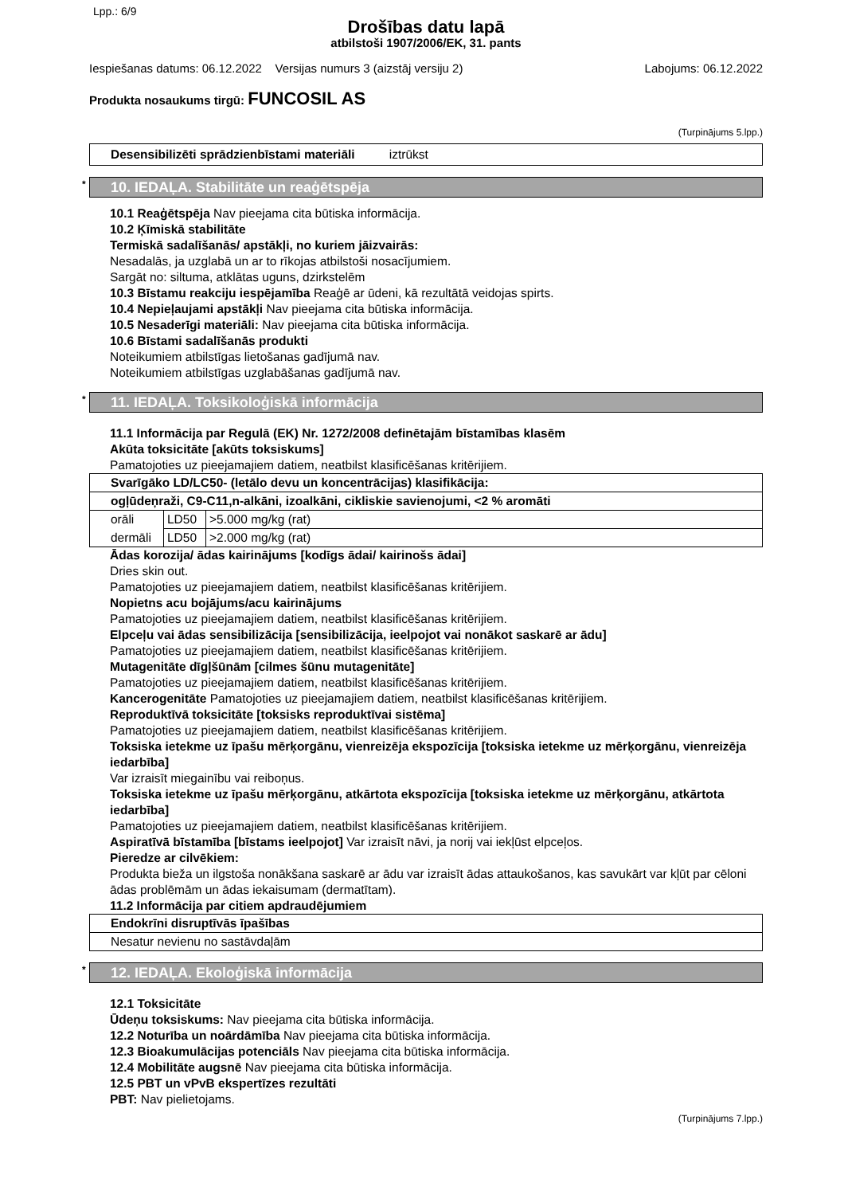Lpp.: 6/9
Drošības datu lapā
atbilstoši 1907/2006/EK, 31. pants
Iespiešanas datums: 06.12.2022 Versijas numurs 3 (aizstāj versiju 2) Labojums: 06.12.2022
Produkta nosaukums tirgū: FUNCOSIL AS
(Turpinājums 5.lpp.)
Desensibilizēti sprādzienbīstami materiāli iztrūkst
* 10. IEDAĻA. Stabilitāte un reaģētspēja
10.1 Reaģētspēja Nav pieejama cita būtiska informācija.
10.2 Ķīmiskā stabilitāte
Termiskā sadalīšanās/ apstākļi, no kuriem jāizvairās:
Nesadalās, ja uzglabā un ar to rīkojas atbilstoši nosacījumiem.
Sargāt no: siltuma, atklātas uguns, dzirkstelēm
10.3 Bīstamu reakciju iespējamība Reaģē ar ūdeni, kā rezultātā veidojas spirts.
10.4 Nepieļaujami apstākļi Nav pieejama cita būtiska informācija.
10.5 Nesaderīgi materiāli: Nav pieejama cita būtiska informācija.
10.6 Bīstami sadalīšanās produkti
Noteikumiem atbilstīgas lietošanas gadījumā nav.
Noteikumiem atbilstīgas uzglabāšanas gadījumā nav.
* 11. IEDAĻA. Toksikoloģiskā informācija
11.1 Informācija par Regulā (EK) Nr. 1272/2008 definētajām bīstamības klasēm
Akūta toksicitāte [akūts toksiskums]
Pamatojoties uz pieejamajiem datiem, neatbilst klasificēšanas kritērijiem.
| Svarīgāko LD/LC50- (letālo devu un koncentrācijas) klasifikācija: | | |
| ogļūdeņraži, C9-C11,n-alkāni, izoalkāni, cikliskie savienojumi, <2 % aromāti | | |
| orāli | LD50 | >5.000 mg/kg (rat) |
| dermāli | LD50 | >2.000 mg/kg (rat) |
Ādas korozija/ ādas kairinājums [kodīgs ādai/ kairinošs ādai]
Dries skin out.
Pamatojoties uz pieejamajiem datiem, neatbilst klasificēšanas kritērijiem.
Nopietns acu bojājums/acu kairinājums
Pamatojoties uz pieejamajiem datiem, neatbilst klasificēšanas kritērijiem.
Elpceļu vai ādas sensibilizācija [sensibilizācija, ieelpojot vai nonākot saskarē ar ādu]
Pamatojoties uz pieejamajiem datiem, neatbilst klasificēšanas kritērijiem.
Mutagenitāte dīgļšūnām [cilmes šūnu mutagenitāte]
Pamatojoties uz pieejamajiem datiem, neatbilst klasificēšanas kritērijiem.
Kancerogenitāte Pamatojoties uz pieejamajiem datiem, neatbilst klasificēšanas kritērijiem.
Reproduktīvā toksicitāte [toksisks reproduktīvai sistēma]
Pamatojoties uz pieejamajiem datiem, neatbilst klasificēšanas kritērijiem.
Toksiska ietekme uz īpašu mērķorgānu, vienreizēja ekspozīcija [toksiska ietekme uz mērķorgānu, vienreizēja iedarbība]
Var izraisīt miegainību vai reiboņus.
Toksiska ietekme uz īpašu mērķorgānu, atkārtota ekspozīcija [toksiska ietekme uz mērķorgānu, atkārtota iedarbība]
Pamatojoties uz pieejamajiem datiem, neatbilst klasificēšanas kritērijiem.
Aspiratīvā bīstamība [bīstams ieelpojot] Var izraisīt nāvi, ja norij vai iekļūst elpceļos.
Pieredze ar cilvēkiem:
Produkta bieža un ilgstoša nonākšana saskarē ar ādu var izraisīt ādas attaukošanos, kas savukārt var kļūt par cēloni ādas problēmām un ādas iekaisumam (dermatītam).
11.2 Informācija par citiem apdraudējumiem
| Endokrīni disruptīvās īpašības |
| Nesatur nevienu no sastāvdaļām |
* 12. IEDAĻA. Ekoloģiskā informācija
12.1 Toksicitāte
Ūdeņu toksiskums: Nav pieejama cita būtiska informācija.
12.2 Noturība un noārdāmība Nav pieejama cita būtiska informācija.
12.3 Bioakumulācijas potenciāls Nav pieejama cita būtiska informācija.
12.4 Mobilitāte augsnē Nav pieejama cita būtiska informācija.
12.5 PBT un vPvB ekspertīzes rezultāti
PBT: Nav pielietojams.
(Turpinājums 7.lpp.)